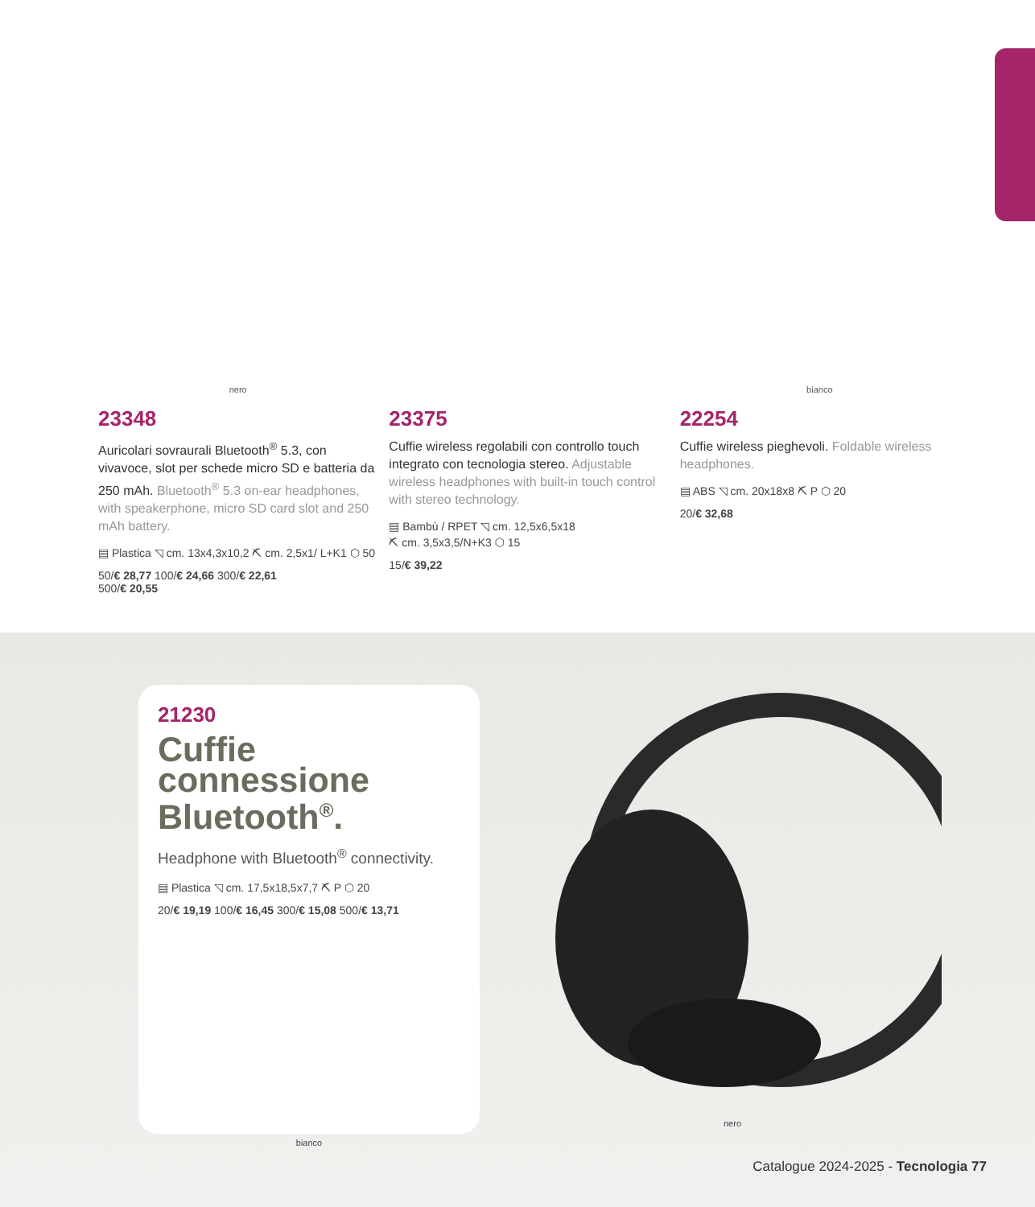nero
23348
Auricolari sovraurali Bluetooth<sup>®</sup> 5.3, con vivavoce, slot per schede micro SD e batteria da 250 mAh. Bluetooth<sup>®</sup> 5.3 on-ear headphones, with speakerphone, micro SD card slot and 250 mAh battery.
▤ Plastica ◹ cm. 13x4,3x10,2 ⛏ cm. 2,5x1/ L+K1 ⬡ 50
50/€ 28,77 100/€ 24,66 300/€ 22,61
500/€ 20,55
23375
Cuffie wireless regolabili con controllo touch integrato con tecnologia stereo. Adjustable wireless headphones with built-in touch control with stereo technology.
▤ Bambù / RPET ◹ cm. 12,5x6,5x18
⛏ cm. 3,5x3,5/N+K3 ⬡ 15
15/€ 39,22
bianco
22254
Cuffie wireless pieghevoli. Foldable wireless headphones.
▤ ABS ◹ cm. 20x18x8 ⛏ P ⬡ 20
20/€ 32,68
21230
Cuffie connessione Bluetooth<sup>®</sup>.
Headphone with Bluetooth<sup>®</sup> connectivity.
▤ Plastica ◹ cm. 17,5x18,5x7,7 ⛏ P ⬡ 20
20/€ 19,19 100/€ 16,45 300/€ 15,08 500/€ 13,71
bianco
nero
Catalogue 2024-2025 - Tecnologia 77